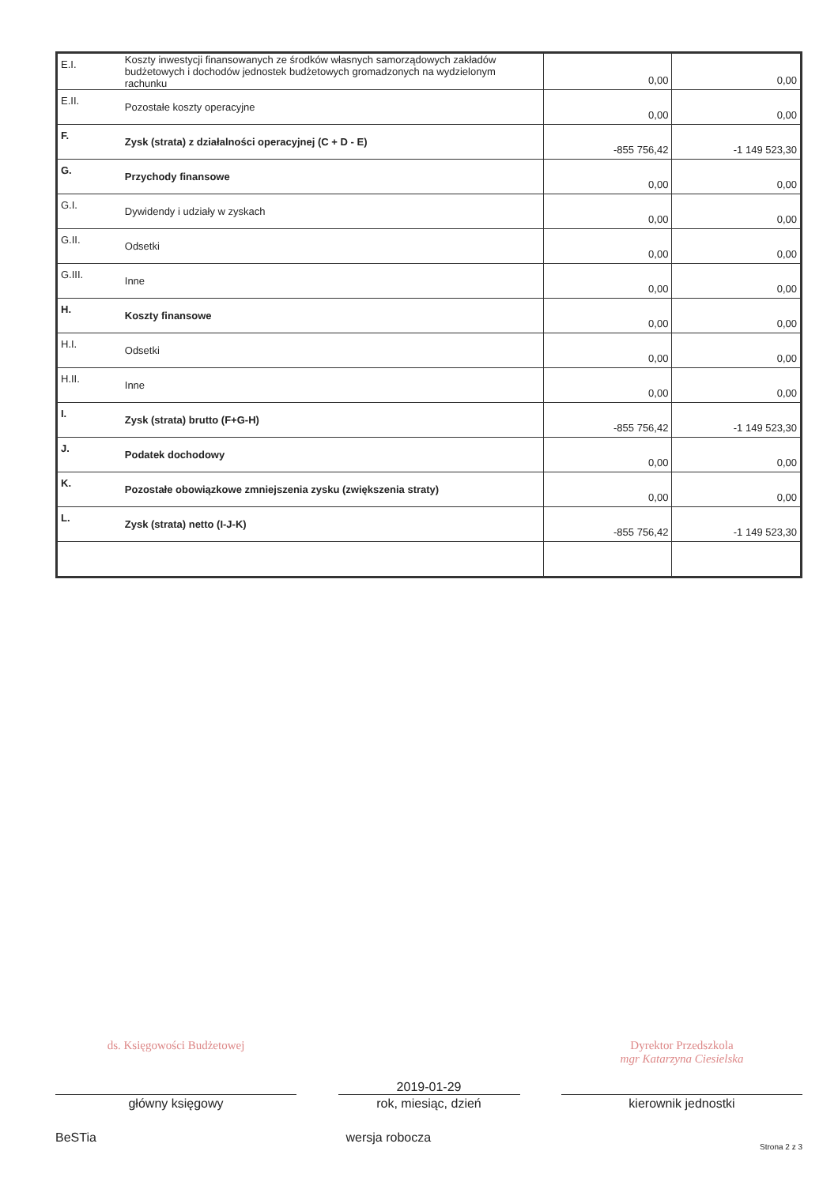| E.I. | Koszty inwestycji finansowanych ze środków własnych samorządowych zakładów budżetowych i dochodów jednostek budżetowych gromadzonych na wydzielonym rachunku | 0,00 | 0,00 |
| E.II. | Pozostałe koszty operacyjne | 0,00 | 0,00 |
| F. | Zysk (strata) z działalności operacyjnej (C + D - E) | -855 756,42 | -1 149 523,30 |
| G. | Przychody finansowe | 0,00 | 0,00 |
| G.I. | Dywidendy i udziały w zyskach | 0,00 | 0,00 |
| G.II. | Odsetki | 0,00 | 0,00 |
| G.III. | Inne | 0,00 | 0,00 |
| H. | Koszty finansowe | 0,00 | 0,00 |
| H.I. | Odsetki | 0,00 | 0,00 |
| H.II. | Inne | 0,00 | 0,00 |
| I. | Zysk (strata) brutto (F+G-H) | -855 756,42 | -1 149 523,30 |
| J. | Podatek dochodowy | 0,00 | 0,00 |
| K. | Pozostałe obowiązkowe zmniejszenia zysku (zwiększenia straty) | 0,00 | 0,00 |
| L. | Zysk (strata) netto (I-J-K) | -855 756,42 | -1 149 523,30 |
ds. Księgowości Budżetowej
główny księgowy
BeSTia
2019-01-29
rok, miesiąc, dzień
wersja robocza
Dyrektor Przedszkola
mgr Katarzyna Ciesielska
kierownik jednostki
Strona 2 z 3